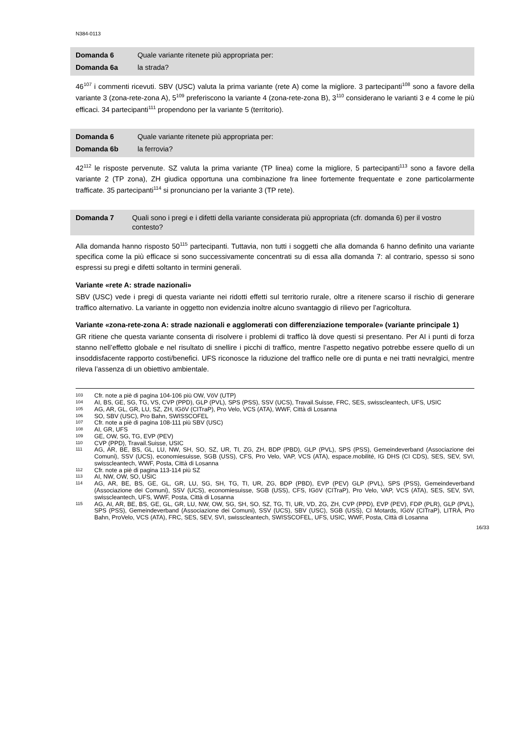N384-0113
| Domanda 6 | Quale variante ritenete più appropriata per: |
| Domanda 6a | la strada? |
46<sup>107</sup> i commenti ricevuti. SBV (USC) valuta la prima variante (rete A) come la migliore. 3 partecipanti<sup>108</sup> sono a favore della variante 3 (zona-rete-zona A), 5<sup>109</sup> preferiscono la variante 4 (zona-rete-zona B), 3<sup>110</sup> considerano le varianti 3 e 4 come le più efficaci. 34 partecipanti<sup>111</sup> propendono per la variante 5 (territorio).
| Domanda 6 | Quale variante ritenete più appropriata per: |
| Domanda 6b | la ferrovia? |
42<sup>112</sup> le risposte pervenute. SZ valuta la prima variante (TP linea) come la migliore, 5 partecipanti<sup>113</sup> sono a favore della variante 2 (TP zona), ZH giudica opportuna una combinazione fra linee fortemente frequentate e zone particolarmente trafficate. 35 partecipanti<sup>114</sup> si pronunciano per la variante 3 (TP rete).
| Domanda 7 | Quali sono i pregi e i difetti della variante considerata più appropriata (cfr. domanda 6) per il vostro contesto? |
Alla domanda hanno risposto 50<sup>115</sup> partecipanti. Tuttavia, non tutti i soggetti che alla domanda 6 hanno definito una variante specifica come la più efficace si sono successivamente concentrati su di essa alla domanda 7: al contrario, spesso si sono espressi su pregi e difetti soltanto in termini generali.
Variante «rete A: strade nazionali»
SBV (USC) vede i pregi di questa variante nei ridotti effetti sul territorio rurale, oltre a ritenere scarso il rischio di generare traffico alternativo. La variante in oggetto non evidenzia inoltre alcuno svantaggio di rilievo per l’agricoltura.
Variante «zona-rete-zona A: strade nazionali e agglomerati con differenziazione temporale» (variante principale 1)
GR ritiene che questa variante consenta di risolvere i problemi di traffico là dove questi si presentano. Per AI i punti di forza stanno nell’effetto globale e nel risultato di snellire i picchi di traffico, mentre l’aspetto negativo potrebbe essere quello di un insoddisfacente rapporto costi/benefici. UFS riconosce la riduzione del traffico nelle ore di punta e nei tratti nevralgici, mentre rileva l’assenza di un obiettivo ambientale.
103 Cfr. note a piè di pagina 104-106 più OW, VöV (UTP)
104 AI, BS, GE, SG, TG, VS, CVP (PPD), GLP (PVL), SPS (PSS), SSV (UCS), Travail.Suisse, FRC, SES, swisscleantech, UFS, USIC
105 AG, AR, GL, GR, LU, SZ, ZH, IGöV (CITraP), Pro Velo, VCS (ATA), WWF, Città di Losanna
106 SO, SBV (USC), Pro Bahn, SWISSCOFEL
107 Cfr. note a piè di pagina 108-111 più SBV (USC)
108 AI, GR, UFS
109 GE, OW, SG, TG, EVP (PEV)
110 CVP (PPD), Travail.Suisse, USIC
111 AG, AR, BE, BS, GL, LU, NW, SH, SO, SZ, UR, TI, ZG, ZH, BDP (PBD), GLP (PVL), SPS (PSS), Gemeindeverband (Associazione dei Comuni), SSV (UCS), economiesuisse, SGB (USS), CFS, Pro Velo, VAP, VCS (ATA), espace.mobilité, IG DHS (CI CDS), SES, SEV, SVI, swisscleantech, WWF, Posta, Città di Losanna
112 Cfr. note a piè di pagina 113-114 più SZ
113 AI, NW, OW, SO, USIC
114 AG, AR, BE, BS, GE, GL, GR, LU, SG, SH, TG, TI, UR, ZG, BDP (PBD), EVP (PEV) GLP (PVL), SPS (PSS), Gemeindeverband (Associazione dei Comuni), SSV (UCS), economiesuisse, SGB (USS), CFS, IGöV (CITraP), Pro Velo, VAP, VCS (ATA), SES, SEV, SVI, swisscleantech, UFS, WWF, Posta, Città di Losanna
115 AG, AI, AR, BE, BS, GE, GL, GR, LU, NW, OW, SG, SH, SO, SZ, TG, TI, UR, VD, ZG, ZH, CVP (PPD), EVP (PEV), FDP (PLR), GLP (PVL), SPS (PSS), Gemeindeverband (Associazione dei Comuni), SSV (UCS), SBV (USC), SGB (USS), CI Motards, IGöV (CITraP), LITRA, Pro Bahn, ProVelo, VCS (ATA), FRC, SES, SEV, SVI, swisscleantech, SWISSCOFEL, UFS, USIC, WWF, Posta, Città di Losanna
16/33